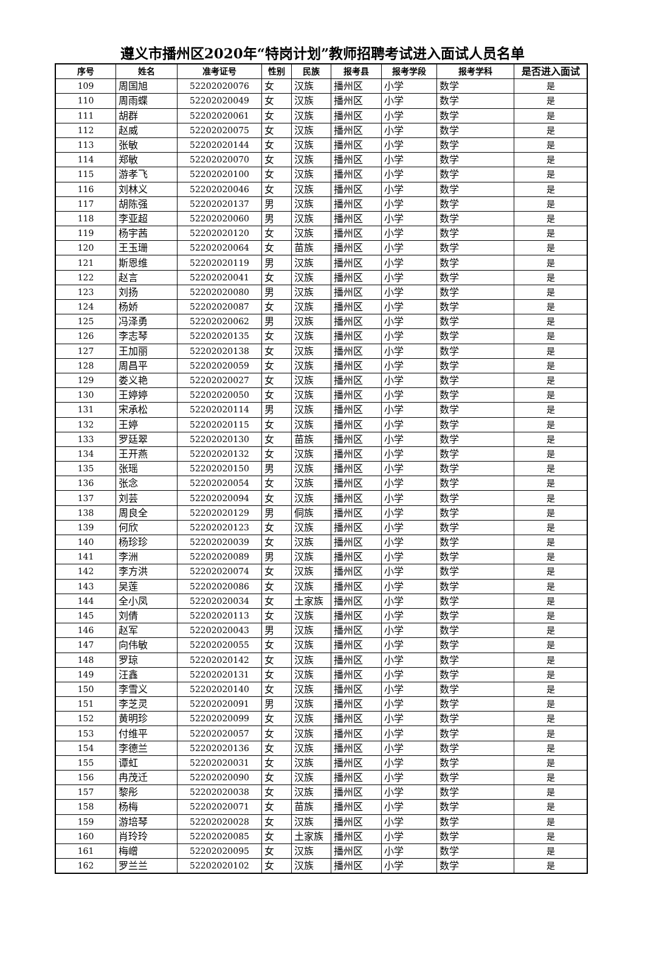遵义市播州区2020年“特岗计划”教师招聘考试进入面试人员名单
| 序号 | 姓名 | 准考证号 | 性别 | 民族 | 报考县 | 报考学段 | 报考学科 | 是否进入面试 |
| --- | --- | --- | --- | --- | --- | --- | --- | --- |
| 109 | 周国旭 | 52202020076 | 女 | 汉族 | 播州区 | 小学 | 数学 | 是 |
| 110 | 周雨蝶 | 52202020049 | 女 | 汉族 | 播州区 | 小学 | 数学 | 是 |
| 111 | 胡群 | 52202020061 | 女 | 汉族 | 播州区 | 小学 | 数学 | 是 |
| 112 | 赵威 | 52202020075 | 女 | 汉族 | 播州区 | 小学 | 数学 | 是 |
| 113 | 张敏 | 52202020144 | 女 | 汉族 | 播州区 | 小学 | 数学 | 是 |
| 114 | 郑敏 | 52202020070 | 女 | 汉族 | 播州区 | 小学 | 数学 | 是 |
| 115 | 游孝飞 | 52202020100 | 女 | 汉族 | 播州区 | 小学 | 数学 | 是 |
| 116 | 刘林义 | 52202020046 | 女 | 汉族 | 播州区 | 小学 | 数学 | 是 |
| 117 | 胡陈强 | 52202020137 | 男 | 汉族 | 播州区 | 小学 | 数学 | 是 |
| 118 | 李亚超 | 52202020060 | 男 | 汉族 | 播州区 | 小学 | 数学 | 是 |
| 119 | 杨宇茜 | 52202020120 | 女 | 汉族 | 播州区 | 小学 | 数学 | 是 |
| 120 | 王玉珊 | 52202020064 | 女 | 苗族 | 播州区 | 小学 | 数学 | 是 |
| 121 | 斯恩维 | 52202020119 | 男 | 汉族 | 播州区 | 小学 | 数学 | 是 |
| 122 | 赵言 | 52202020041 | 女 | 汉族 | 播州区 | 小学 | 数学 | 是 |
| 123 | 刘扬 | 52202020080 | 男 | 汉族 | 播州区 | 小学 | 数学 | 是 |
| 124 | 杨娇 | 52202020087 | 女 | 汉族 | 播州区 | 小学 | 数学 | 是 |
| 125 | 冯泽勇 | 52202020062 | 男 | 汉族 | 播州区 | 小学 | 数学 | 是 |
| 126 | 李志琴 | 52202020135 | 女 | 汉族 | 播州区 | 小学 | 数学 | 是 |
| 127 | 王加丽 | 52202020138 | 女 | 汉族 | 播州区 | 小学 | 数学 | 是 |
| 128 | 周昌平 | 52202020059 | 女 | 汉族 | 播州区 | 小学 | 数学 | 是 |
| 129 | 娄义艳 | 52202020027 | 女 | 汉族 | 播州区 | 小学 | 数学 | 是 |
| 130 | 王婷婷 | 52202020050 | 女 | 汉族 | 播州区 | 小学 | 数学 | 是 |
| 131 | 宋承松 | 52202020114 | 男 | 汉族 | 播州区 | 小学 | 数学 | 是 |
| 132 | 王婷 | 52202020115 | 女 | 汉族 | 播州区 | 小学 | 数学 | 是 |
| 133 | 罗廷翠 | 52202020130 | 女 | 苗族 | 播州区 | 小学 | 数学 | 是 |
| 134 | 王开燕 | 52202020132 | 女 | 汉族 | 播州区 | 小学 | 数学 | 是 |
| 135 | 张瑶 | 52202020150 | 男 | 汉族 | 播州区 | 小学 | 数学 | 是 |
| 136 | 张念 | 52202020054 | 女 | 汉族 | 播州区 | 小学 | 数学 | 是 |
| 137 | 刘芸 | 52202020094 | 女 | 汉族 | 播州区 | 小学 | 数学 | 是 |
| 138 | 周良全 | 52202020129 | 男 | 侗族 | 播州区 | 小学 | 数学 | 是 |
| 139 | 何欣 | 52202020123 | 女 | 汉族 | 播州区 | 小学 | 数学 | 是 |
| 140 | 杨珍珍 | 52202020039 | 女 | 汉族 | 播州区 | 小学 | 数学 | 是 |
| 141 | 李洲 | 52202020089 | 男 | 汉族 | 播州区 | 小学 | 数学 | 是 |
| 142 | 李方洪 | 52202020074 | 女 | 汉族 | 播州区 | 小学 | 数学 | 是 |
| 143 | 吴莲 | 52202020086 | 女 | 汉族 | 播州区 | 小学 | 数学 | 是 |
| 144 | 全小凤 | 52202020034 | 女 | 土家族 | 播州区 | 小学 | 数学 | 是 |
| 145 | 刘倩 | 52202020113 | 女 | 汉族 | 播州区 | 小学 | 数学 | 是 |
| 146 | 赵军 | 52202020043 | 男 | 汉族 | 播州区 | 小学 | 数学 | 是 |
| 147 | 向伟敏 | 52202020055 | 女 | 汉族 | 播州区 | 小学 | 数学 | 是 |
| 148 | 罗琼 | 52202020142 | 女 | 汉族 | 播州区 | 小学 | 数学 | 是 |
| 149 | 汪鑫 | 52202020131 | 女 | 汉族 | 播州区 | 小学 | 数学 | 是 |
| 150 | 李雪义 | 52202020140 | 女 | 汉族 | 播州区 | 小学 | 数学 | 是 |
| 151 | 李芝灵 | 52202020091 | 男 | 汉族 | 播州区 | 小学 | 数学 | 是 |
| 152 | 黄明珍 | 52202020099 | 女 | 汉族 | 播州区 | 小学 | 数学 | 是 |
| 153 | 付维平 | 52202020057 | 女 | 汉族 | 播州区 | 小学 | 数学 | 是 |
| 154 | 李德兰 | 52202020136 | 女 | 汉族 | 播州区 | 小学 | 数学 | 是 |
| 155 | 谭虹 | 52202020031 | 女 | 汉族 | 播州区 | 小学 | 数学 | 是 |
| 156 | 冉茂迁 | 52202020090 | 女 | 汉族 | 播州区 | 小学 | 数学 | 是 |
| 157 | 黎彤 | 52202020038 | 女 | 汉族 | 播州区 | 小学 | 数学 | 是 |
| 158 | 杨梅 | 52202020071 | 女 | 苗族 | 播州区 | 小学 | 数学 | 是 |
| 159 | 游培琴 | 52202020028 | 女 | 汉族 | 播州区 | 小学 | 数学 | 是 |
| 160 | 肖玲玲 | 52202020085 | 女 | 土家族 | 播州区 | 小学 | 数学 | 是 |
| 161 | 梅嶒 | 52202020095 | 女 | 汉族 | 播州区 | 小学 | 数学 | 是 |
| 162 | 罗兰兰 | 52202020102 | 女 | 汉族 | 播州区 | 小学 | 数学 | 是 |